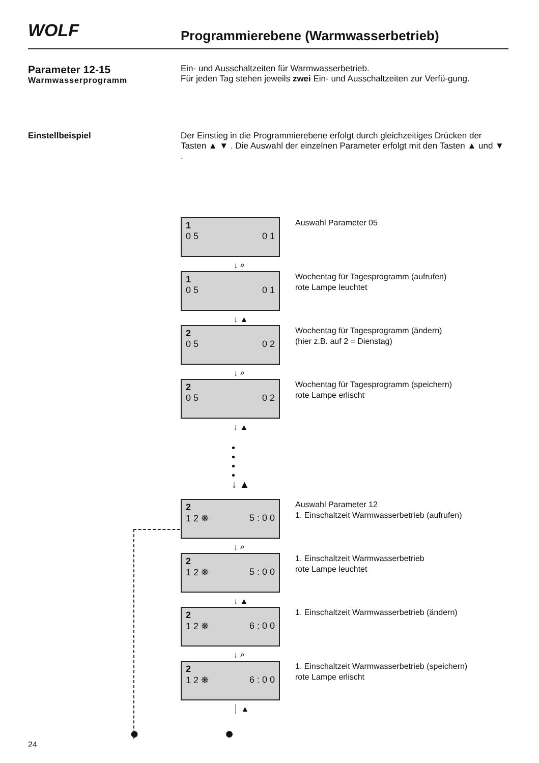WOLF
Programmierebene (Warmwasserbetrieb)
Parameter 12-15
Warmwasserprogramm
Ein- und Ausschaltzeiten für Warmwasserbetrieb.
Für jeden Tag stehen jeweils zwei Ein- und Ausschaltzeiten zur Verfü-gung.
Einstellbeispiel
Der Einstieg in die Programmierebene erfolgt durch gleichzeitiges Drücken der Tasten ▲ ▼ . Die Auswahl der einzelnen Parameter erfolgt mit den Tasten ▲ und ▼ .
1
0 5 0 1
↓ ⌕
Auswahl Parameter 05
1
0 5 0 1
↓ ▲
Wochentag für Tagesprogramm (aufrufen)
rote Lampe leuchtet
2
0 5 0 2
↓ ⌕
Wochentag für Tagesprogramm (ändern)
(hier z.B. auf 2 = Dienstag)
2
0 5 0 2
↓ ▲
Wochentag für Tagesprogramm (speichern)
rote Lampe erlischt
•
•
•
•
↓ ▲
2
1 2 ❋ 5 : 0 0
↓ ⌕
Auswahl Parameter 12
1. Einschaltzeit Warmwasserbetrieb (aufrufen)
2
1 2 ❋ 5 : 0 0
↓ ▲
1. Einschaltzeit Warmwasserbetrieb
rote Lampe leuchtet
2
1 2 ❋ 6 : 0 0
↓ ⌕
1. Einschaltzeit Warmwasserbetrieb (ändern)
2
1 2 ❋ 6 : 0 0
│ ▲
1. Einschaltzeit Warmwasserbetrieb (speichern)
rote Lampe erlischt
● ●
24